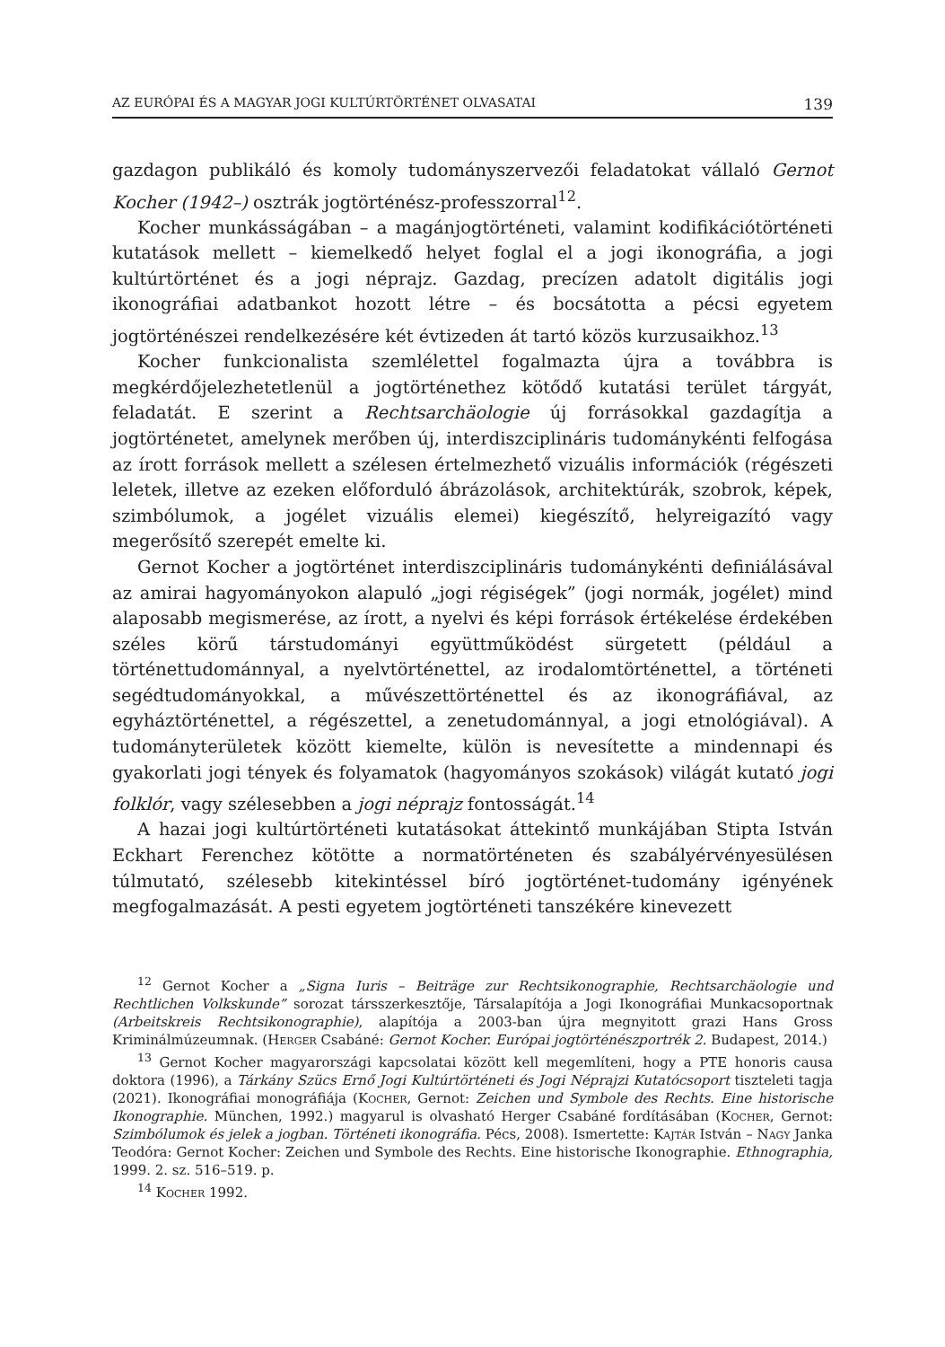AZ EURÓPAI ÉS A MAGYAR JOGI KULTÚRTÖRTÉNET OLVASATAI 139
gazdagon publikáló és komoly tudományszervezői feladatokat vállaló Gernot Kocher (1942–) osztrák jogtörténész-professzorral<sup>12</sup>.
Kocher munkásságában – a magánjogtörténeti, valamint kodifikációtörténeti kutatások mellett – kiemelkedő helyet foglal el a jogi ikonográfia, a jogi kultúrtörténet és a jogi néprajz. Gazdag, precízen adatolt digitális jogi ikonográfiai adatbankot hozott létre – és bocsátotta a pécsi egyetem jogtörténészei rendelkezésére két évtizeden át tartó közös kurzusaikhoz.<sup>13</sup>
Kocher funkcionalista szemlélettel fogalmazta újra a továbbra is megkérdőjelezhetetlenül a jogtörténethez kötődő kutatási terület tárgyát, feladatát. E szerint a Rechtsarchäologie új forrásokkal gazdagítja a jogtörténetet, amelynek merőben új, interdiszciplináris tudománykénti felfogása az írott források mellett a szélesen értelmezhető vizuális információk (régészeti leletek, illetve az ezeken előforduló ábrázolások, architektúrák, szobrok, képek, szimbólumok, a jogélet vizuális elemei) kiegészítő, helyreigazító vagy megerősítő szerepét emelte ki.
Gernot Kocher a jogtörténet interdiszciplináris tudománykénti definiálásával az amirai hagyományokon alapuló „jogi régiségek” (jogi normák, jogélet) mind alaposabb megismerése, az írott, a nyelvi és képi források értékelése érdekében széles körű társtudományi együttműködést sürgetett (például a történettudománnyal, a nyelvtörténettel, az irodalomtörténettel, a történeti segédtudományokkal, a művészettörténettel és az ikonográfiával, az egyháztörténettel, a régészettel, a zenetudománnyal, a jogi etnológiával). A tudományterületek között kiemelte, külön is nevesítette a mindennapi és gyakorlati jogi tények és folyamatok (hagyományos szokások) világát kutató jogi folklór, vagy szélesebben a jogi néprajz fontosságát.<sup>14</sup>
A hazai jogi kultúrtörténeti kutatásokat áttekintő munkájában Stipta István Eckhart Ferenchez kötötte a normatörténeten és szabályérvényesülésen túlmutató, szélesebb kitekintéssel bíró jogtörténet-tudomány igényének megfogalmazását. A pesti egyetem jogtörténeti tanszékére kinevezett
<sup>12</sup> Gernot Kocher a „Signa Iuris – Beiträge zur Rechtsikonographie, Rechtsarchäologie und Rechtlichen Volkskunde” sorozat társszerkesztője, Társalapítója a Jogi Ikonográfiai Munkacsoportnak (Arbeitskreis Rechtsikonographie), alapítója a 2003-ban újra megnyitott grazi Hans Gross Kriminálmúzeumnak. (Herger Csabáné: Gernot Kocher. Európai jogtörténészportrék 2. Budapest, 2014.)
<sup>13</sup> Gernot Kocher magyarországi kapcsolatai között kell megemlíteni, hogy a PTE honoris causa doktora (1996), a Tárkány Szücs Ernő Jogi Kultúrtörténeti és Jogi Néprajzi Kutatócsoport tiszteleti tagja (2021). Ikonográfiai monográfiája (Kocher, Gernot: Zeichen und Symbole des Rechts. Eine historische Ikonographie. München, 1992.) magyarul is olvasható Herger Csabáné fordításában (Kocher, Gernot: Szimbólumok és jelek a jogban. Történeti ikonográfia. Pécs, 2008). Ismertette: Kajtár István – Nagy Janka Teodóra: Gernot Kocher: Zeichen und Symbole des Rechts. Eine historische Ikonographie. Ethnographia, 1999. 2. sz. 516–519. p.
<sup>14</sup> Kocher 1992.